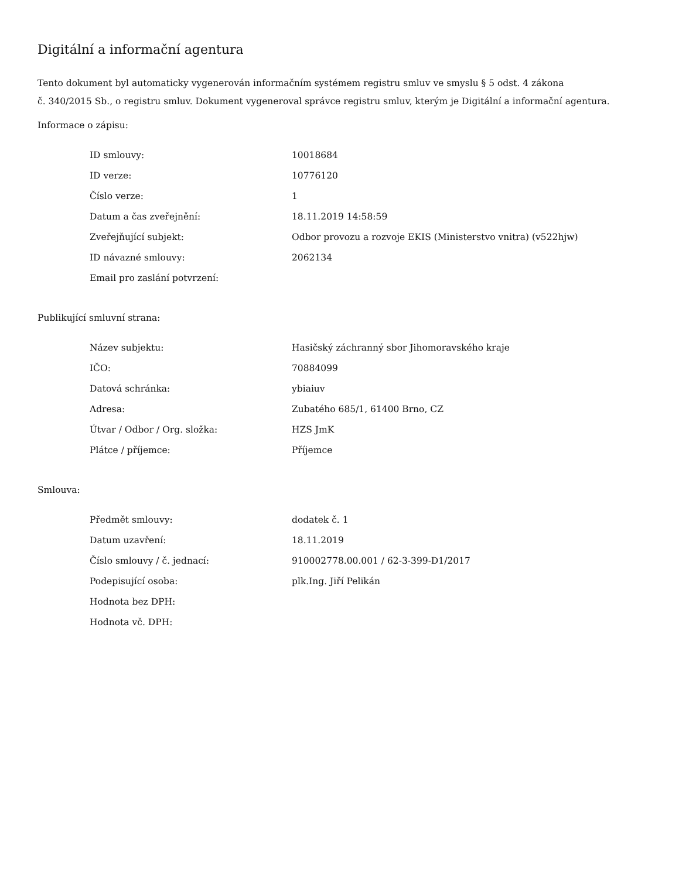Digitální a informační agentura
Tento dokument byl automaticky vygenerován informačním systémem registru smluv ve smyslu § 5 odst. 4 zákona
č. 340/2015 Sb., o registru smluv. Dokument vygeneroval správce registru smluv, kterým je Digitální a informační agentura.
Informace o zápisu:
| ID smlouvy: | 10018684 |
| ID verze: | 10776120 |
| Číslo verze: | 1 |
| Datum a čas zveřejnění: | 18.11.2019 14:58:59 |
| Zveřejňující subjekt: | Odbor provozu a rozvoje EKIS (Ministerstvo vnitra) (v522hjw) |
| ID návazné smlouvy: | 2062134 |
| Email pro zaslání potvrzení: | |
Publikující smluvní strana:
| Název subjektu: | Hasičský záchranný sbor Jihomoravského kraje |
| IČO: | 70884099 |
| Datová schránka: | ybiaiuv |
| Adresa: | Zubatého 685/1, 61400 Brno, CZ |
| Útvar / Odbor / Org. složka: | HZS JmK |
| Plátce / příjemce: | Příjemce |
Smlouva:
| Předmět smlouvy: | dodatek č. 1 |
| Datum uzavření: | 18.11.2019 |
| Číslo smlouvy / č. jednací: | 910002778.00.001 / 62-3-399-D1/2017 |
| Podepisující osoba: | plk.Ing. Jiří Pelikán |
| Hodnota bez DPH: | |
| Hodnota vč. DPH: | |